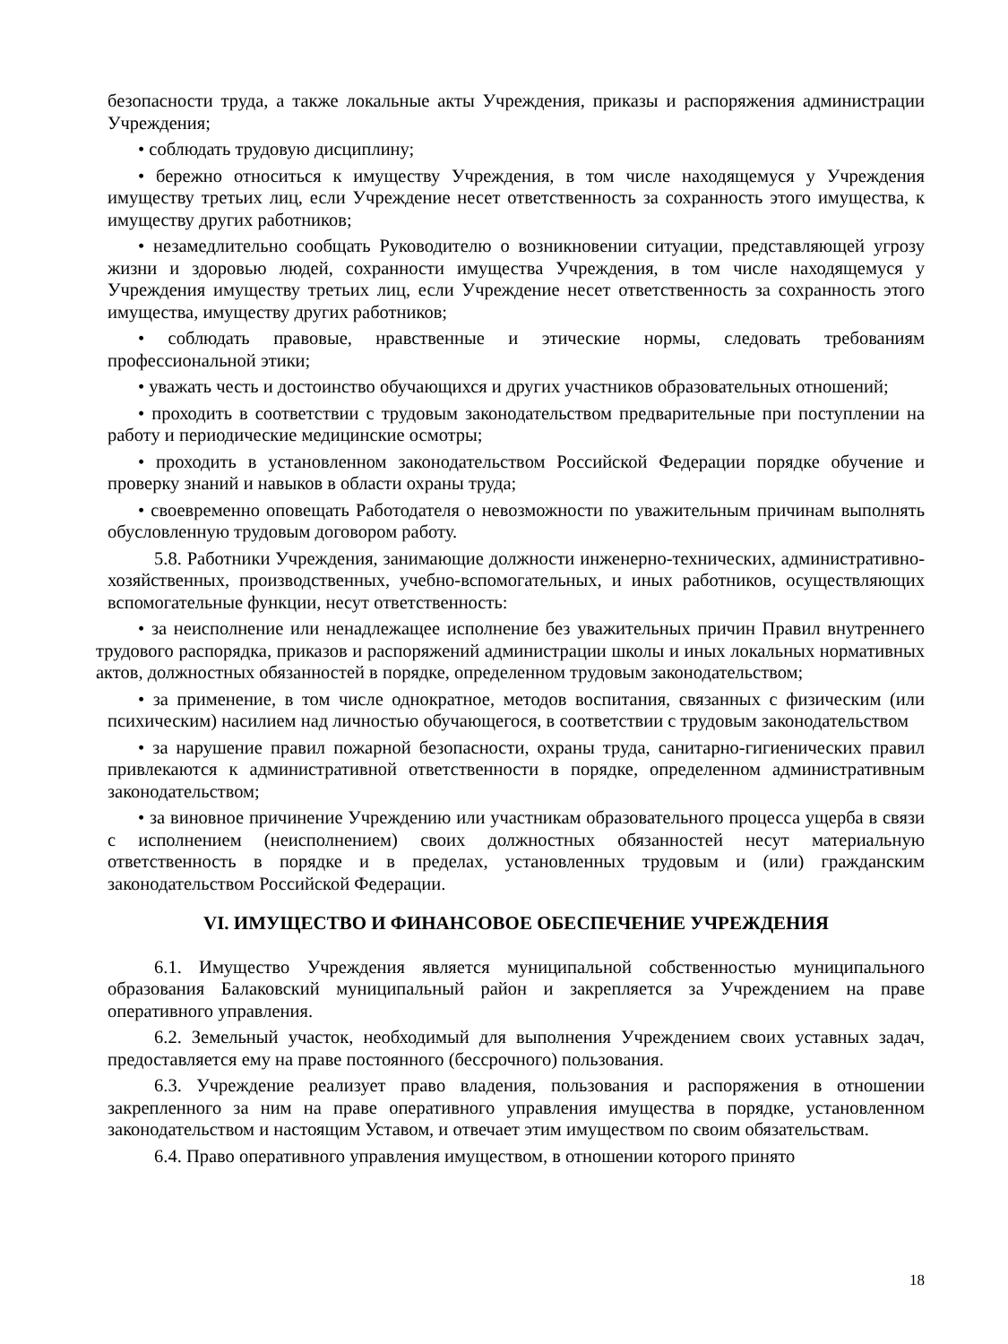безопасности труда, а также локальные акты Учреждения, приказы и распоряжения администрации Учреждения;
• соблюдать трудовую дисциплину;
• бережно относиться к имуществу Учреждения, в том числе находящемуся у Учреждения имуществу третьих лиц, если Учреждение несет ответственность за сохранность этого имущества, к имуществу других работников;
• незамедлительно сообщать Руководителю о возникновении ситуации, представляющей угрозу жизни и здоровью людей, сохранности имущества Учреждения, в том числе находящемуся у Учреждения имуществу третьих лиц, если Учреждение несет ответственность за сохранность этого имущества, имуществу других работников;
• соблюдать правовые, нравственные и этические нормы, следовать требованиям профессиональной этики;
• уважать честь и достоинство обучающихся и других участников образовательных отношений;
• проходить в соответствии с трудовым законодательством предварительные при поступлении на работу и периодические медицинские осмотры;
• проходить в установленном законодательством Российской Федерации порядке обучение и проверку знаний и навыков в области охраны труда;
• своевременно оповещать Работодателя о невозможности по уважительным причинам выполнять обусловленную трудовым договором работу.
5.8. Работники Учреждения, занимающие должности инженерно-технических, административно-хозяйственных, производственных, учебно-вспомогательных, и иных работников, осуществляющих вспомогательные функции, несут ответственность:
• за неисполнение или ненадлежащее исполнение без уважительных причин Правил внутреннего трудового распорядка, приказов и распоряжений администрации школы и иных локальных нормативных актов, должностных обязанностей в порядке, определенном трудовым законодательством;
• за применение, в том числе однократное, методов воспитания, связанных с физическим (или психическим) насилием над личностью обучающегося, в соответствии с трудовым законодательством
• за нарушение правил пожарной безопасности, охраны труда, санитарно-гигиенических правил привлекаются к административной ответственности в порядке, определенном административным законодательством;
• за виновное причинение Учреждению или участникам образовательного процесса ущерба в связи с исполнением (неисполнением) своих должностных обязанностей несут материальную ответственность в порядке и в пределах, установленных трудовым и (или) гражданским законодательством Российской Федерации.
VI. ИМУЩЕСТВО И ФИНАНСОВОЕ ОБЕСПЕЧЕНИЕ УЧРЕЖДЕНИЯ
6.1. Имущество Учреждения является муниципальной собственностью муниципального образования Балаковский муниципальный район и закрепляется за Учреждением на праве оперативного управления.
6.2. Земельный участок, необходимый для выполнения Учреждением своих уставных задач, предоставляется ему на праве постоянного (бессрочного) пользования.
6.3. Учреждение реализует право владения, пользования и распоряжения в отношении закрепленного за ним на праве оперативного управления имущества в порядке, установленном законодательством и настоящим Уставом, и отвечает этим имуществом по своим обязательствам.
6.4. Право оперативного управления имуществом, в отношении которого принято
18